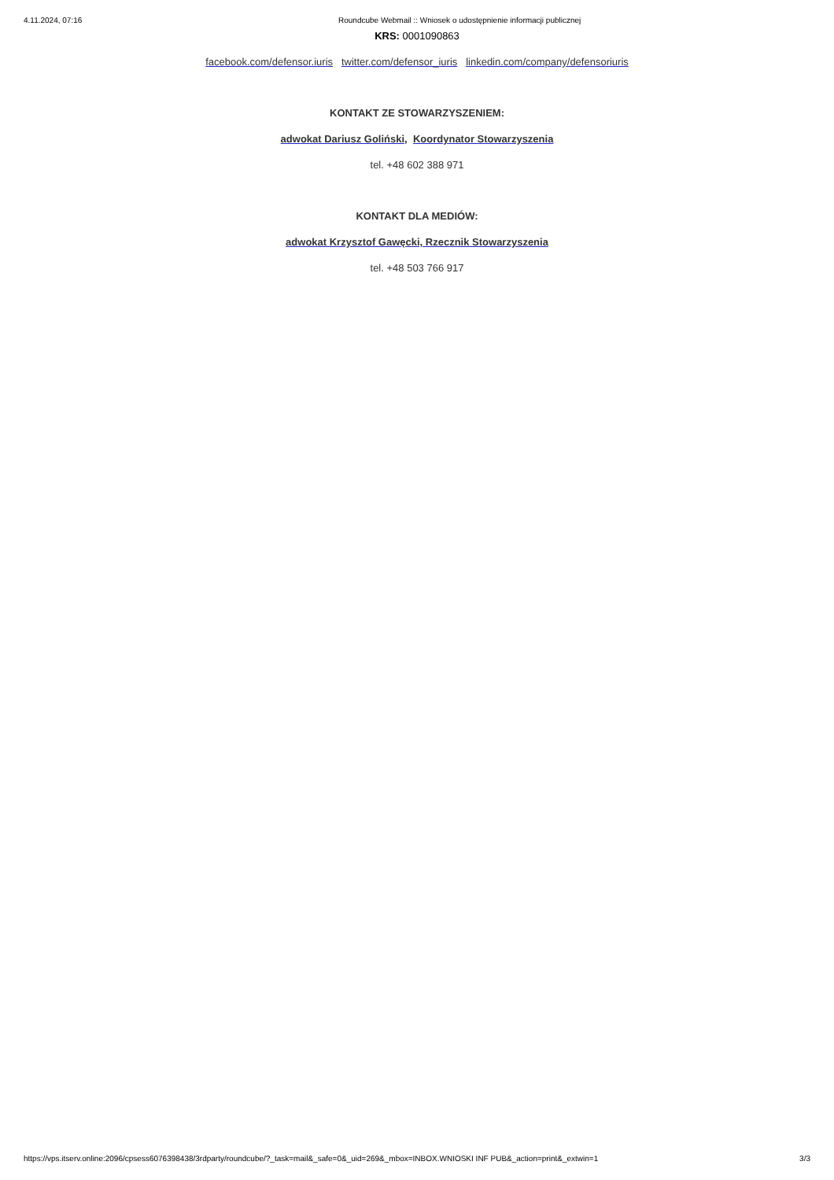4.11.2024, 07:16 Roundcube Webmail :: Wniosek o udostępnienie informacji publicznej
KRS: 0001090863
facebook.com/defensor.iuris twitter.com/defensor_iuris linkedin.com/company/defensoriuris
KONTAKT ZE STOWARZYSZENIEM:
adwokat Dariusz Goliński, Koordynator Stowarzyszenia
tel. +48 602 388 971
KONTAKT DLA MEDIÓW:
adwokat Krzysztof Gawęcki, Rzecznik Stowarzyszenia
tel. +48 503 766 917
https://vps.itserv.online:2096/cpsess6076398438/3rdparty/roundcube/?_task=mail&_safe=0&_uid=269&_mbox=INBOX.WNIOSKI INF PUB&_action=print&_extwin=1 3/3